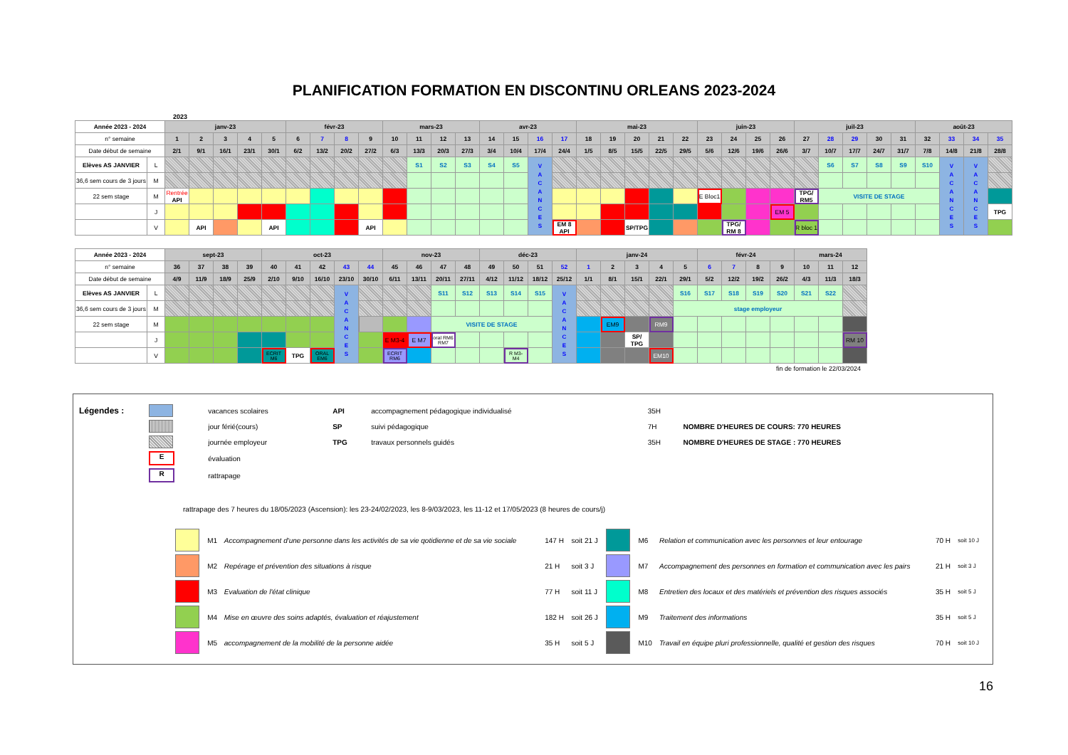PLANIFICATION FORMATION EN DISCONTINU ORLEANS 2023-2024
2023
| Année 2023 - 2024 | | janv-23 | | | | | févr-23 | | | | mars-23 | | | | avr-23 | | | | mai-23 | | | | | juin-23 | | | | juil-23 | | | | | août-23 | | | |
| --- | --- | --- | --- | --- | --- | --- | --- | --- | --- | --- | --- | --- | --- | --- | --- | --- | --- | --- | --- | --- | --- | --- | --- | --- | --- | --- | --- | --- | --- | --- | --- | --- | --- | --- | --- | --- |
| n° semaine | | 1 | 2 | 3 | 4 | 5 | 6 | 7 | 8 | 9 | 10 | 11 | 12 | 13 | 14 | 15 | 16 | 17 | 18 | 19 | 20 | 21 | 22 | 23 | 24 | 25 | 26 | 27 | 28 | 29 | 30 | 31 | 32 | 33 | 34 | 35 |
| Date début de semaine | | 2/1 | 9/1 | 16/1 | 23/1 | 30/1 | 6/2 | 13/2 | 20/2 | 27/2 | 6/3 | 13/3 | 20/3 | 27/3 | 3/4 | 10/4 | 17/4 | 24/4 | 1/5 | 8/5 | 15/5 | 22/5 | 29/5 | 5/6 | 12/6 | 19/6 | 26/6 | 3/7 | 10/7 | 17/7 | 24/7 | 31/7 | 7/8 | 14/8 | 21/8 | 28/8 |
| Elèves AS JANVIER | L | | | | | | | | | | | S1 | S2 | S3 | S4 | S5 | V A C A N C E S | | | | | | | | | | | | S6 | S7 | S8 | S9 | S10 | V A C A N C E S | V A C A N C E S | |
| 36,6 sem cours de 3 jours | M | | | | | | | | | | | | | | | | | | | | | | | | | | | | | | | | | | | |
| 22 sem stage | M | Rentrée API | | | | | | | | | | | | | | | | | | | | | | E Bloc1 | | | | TPG/ RM5 | VISITE DE STAGE | | | | | | | |
| | J | | | | | | | | | | | | | | | | | | | | | | | | | | EM 5 | | | | | | | | | TPG |
| | V | | API | | | API | | | | API | | | | | | | | EM 8 API | | | SP/TPG | | | | TPG/ RM 8 | | | R bloc 1 | | | | | | | | |
| Année 2023 - 2024 | | sept-23 | | | | oct-23 | | | | | nov-23 | | | | déc-23 | | | | janv-24 | | | | | févr-24 | | | | mars-24 | | |
| --- | --- | --- | --- | --- | --- | --- | --- | --- | --- | --- | --- | --- | --- | --- | --- | --- | --- | --- | --- | --- | --- | --- | --- | --- | --- | --- | --- | --- | --- | --- |
| n° semaine | | 36 | 37 | 38 | 39 | 40 | 41 | 42 | 43 | 44 | 45 | 46 | 47 | 48 | 49 | 50 | 51 | 52 | 1 | 2 | 3 | 4 | 5 | 6 | 7 | 8 | 9 | 10 | 11 | 12 |
| Date début de semaine | | 4/9 | 11/9 | 18/9 | 25/9 | 2/10 | 9/10 | 16/10 | 23/10 | 30/10 | 6/11 | 13/11 | 20/11 | 27/11 | 4/12 | 11/12 | 18/12 | 25/12 | 1/1 | 8/1 | 15/1 | 22/1 | 29/1 | 5/2 | 12/2 | 19/2 | 26/2 | 4/3 | 11/3 | 18/3 |
| Elèves AS JANVIER | L | | | | | | | | V A C A N C E S | | | | S11 | S12 | S13 | S14 | S15 | V A C A N C E S | | | | | S16 | S17 | S18 | S19 | S20 | S21 | S22 | |
| 36,6 sem cours de 3 jours | M | | | | | | | | | | | | | | | | | | | | | | stage employeur | | | | | | | |
| 22 sem stage | M | | | | | | | | | | | | VISITE DE STAGE | | | | | | | EM9 | | RM9 | | | | | | | | |
| | J | | | | | | | | | | E M3-4 | E M7 | oral RM6 RM7 | | | | | | | | SP/ TPG | | | | | | | | | RM 10 |
| | V | | | | | ECRIT M6 | TPG | ORAL EM6 | | | ECRIT RM6 | | | | | R M3- M4 | | | | | | EM10 | | | | | | | | |
fin de formation le 22/03/2024
| Légendes : | | vacances scolaires | API | accompagnement pédagogique individualisé | 35H | |
| | | jour férié(cours) | SP | suivi pédagogique | 7H | NOMBRE D'HEURES DE COURS: 770 HEURES |
| | | journée employeur | TPG | travaux personnels guidés | 35H | NOMBRE D'HEURES DE STAGE : 770 HEURES |
| | E | évaluation | | | | |
| | R | rattrapage | | | | |
rattrapage des 7 heures du 18/05/2023 (Ascension): les 23-24/02/2023, les 8-9/03/2023, les 11-12 et 17/05/2023 (8 heures de cours/j)
| | M1 | Accompagnement d'une personne dans les activités de sa vie qotidienne et de sa vie sociale | 147 H | soit 21 J | | M6 | Relation et communication avec les personnes et leur entourage | 70 H | soit 10 J |
| | M2 | Repérage et prévention des situations à risque | 21 H | soit 3 J | | M7 | Accompagnement des personnes en formation et communication avec les pairs | 21 H | soit 3 J |
| | M3 | Evaluation de l'état clinique | 77 H | soit 11 J | | M8 | Entretien des locaux et des matériels et prévention des risques associés | 35 H | soit 5 J |
| | M4 | Mise en œuvre des soins adaptés, évaluation et réajustement | 182 H | soit 26 J | | M9 | Traitement des informations | 35 H | soit 5 J |
| | M5 | accompagnement de la mobilité de la personne aidée | 35 H | soit 5 J | | M10 | Travail en équipe pluri professionnelle, qualité et gestion des risques | 70 H | soit 10 J |
16